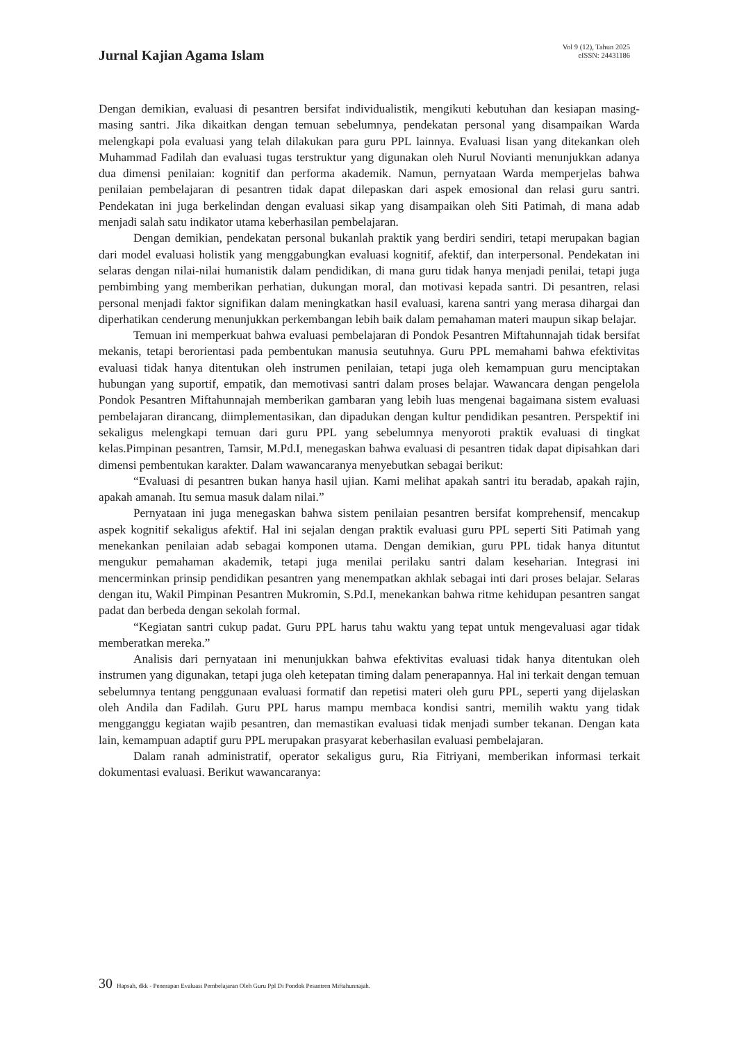Jurnal Kajian Agama Islam
Vol 9 (12), Tahun 2025
eISSN: 24431186
Dengan demikian, evaluasi di pesantren bersifat individualistik, mengikuti kebutuhan dan kesiapan masing-masing santri. Jika dikaitkan dengan temuan sebelumnya, pendekatan personal yang disampaikan Warda melengkapi pola evaluasi yang telah dilakukan para guru PPL lainnya. Evaluasi lisan yang ditekankan oleh Muhammad Fadilah dan evaluasi tugas terstruktur yang digunakan oleh Nurul Novianti menunjukkan adanya dua dimensi penilaian: kognitif dan performa akademik. Namun, pernyataan Warda memperjelas bahwa penilaian pembelajaran di pesantren tidak dapat dilepaskan dari aspek emosional dan relasi guru santri. Pendekatan ini juga berkelindan dengan evaluasi sikap yang disampaikan oleh Siti Patimah, di mana adab menjadi salah satu indikator utama keberhasilan pembelajaran.
Dengan demikian, pendekatan personal bukanlah praktik yang berdiri sendiri, tetapi merupakan bagian dari model evaluasi holistik yang menggabungkan evaluasi kognitif, afektif, dan interpersonal. Pendekatan ini selaras dengan nilai-nilai humanistik dalam pendidikan, di mana guru tidak hanya menjadi penilai, tetapi juga pembimbing yang memberikan perhatian, dukungan moral, dan motivasi kepada santri. Di pesantren, relasi personal menjadi faktor signifikan dalam meningkatkan hasil evaluasi, karena santri yang merasa dihargai dan diperhatikan cenderung menunjukkan perkembangan lebih baik dalam pemahaman materi maupun sikap belajar.
Temuan ini memperkuat bahwa evaluasi pembelajaran di Pondok Pesantren Miftahunnajah tidak bersifat mekanis, tetapi berorientasi pada pembentukan manusia seutuhnya. Guru PPL memahami bahwa efektivitas evaluasi tidak hanya ditentukan oleh instrumen penilaian, tetapi juga oleh kemampuan guru menciptakan hubungan yang suportif, empatik, dan memotivasi santri dalam proses belajar. Wawancara dengan pengelola Pondok Pesantren Miftahunnajah memberikan gambaran yang lebih luas mengenai bagaimana sistem evaluasi pembelajaran dirancang, diimplementasikan, dan dipadukan dengan kultur pendidikan pesantren. Perspektif ini sekaligus melengkapi temuan dari guru PPL yang sebelumnya menyoroti praktik evaluasi di tingkat kelas.Pimpinan pesantren, Tamsir, M.Pd.I, menegaskan bahwa evaluasi di pesantren tidak dapat dipisahkan dari dimensi pembentukan karakter. Dalam wawancaranya menyebutkan sebagai berikut:
“Evaluasi di pesantren bukan hanya hasil ujian. Kami melihat apakah santri itu beradab, apakah rajin, apakah amanah. Itu semua masuk dalam nilai.”
Pernyataan ini juga menegaskan bahwa sistem penilaian pesantren bersifat komprehensif, mencakup aspek kognitif sekaligus afektif. Hal ini sejalan dengan praktik evaluasi guru PPL seperti Siti Patimah yang menekankan penilaian adab sebagai komponen utama. Dengan demikian, guru PPL tidak hanya dituntut mengukur pemahaman akademik, tetapi juga menilai perilaku santri dalam keseharian. Integrasi ini mencerminkan prinsip pendidikan pesantren yang menempatkan akhlak sebagai inti dari proses belajar. Selaras dengan itu, Wakil Pimpinan Pesantren Mukromin, S.Pd.I, menekankan bahwa ritme kehidupan pesantren sangat padat dan berbeda dengan sekolah formal.
“Kegiatan santri cukup padat. Guru PPL harus tahu waktu yang tepat untuk mengevaluasi agar tidak memberatkan mereka.”
Analisis dari pernyataan ini menunjukkan bahwa efektivitas evaluasi tidak hanya ditentukan oleh instrumen yang digunakan, tetapi juga oleh ketepatan timing dalam penerapannya. Hal ini terkait dengan temuan sebelumnya tentang penggunaan evaluasi formatif dan repetisi materi oleh guru PPL, seperti yang dijelaskan oleh Andila dan Fadilah. Guru PPL harus mampu membaca kondisi santri, memilih waktu yang tidak mengganggu kegiatan wajib pesantren, dan memastikan evaluasi tidak menjadi sumber tekanan. Dengan kata lain, kemampuan adaptif guru PPL merupakan prasyarat keberhasilan evaluasi pembelajaran.
Dalam ranah administratif, operator sekaligus guru, Ria Fitriyani, memberikan informasi terkait dokumentasi evaluasi. Berikut wawancaranya:
30 Hapsah, dkk - Penerapan Evaluasi Pembelajaran Oleh Guru Ppl Di Pondok Pesantren Miftahunnajah.